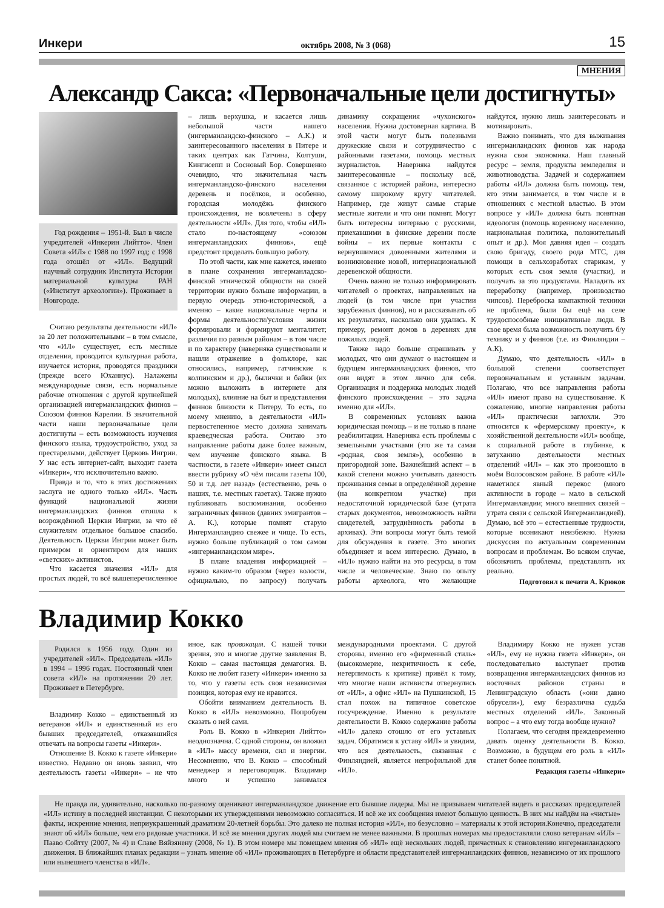Инкери октябрь 2008, № 3 (068) 15
МНЕНИЯ
Александр Сакса: «Первоначальные цели достигнуты»
Год рождения – 1951-й. Был в числе учредителей «Инкерин Лийтто». Член Совета «ИЛ» с 1988 по 1997 год; с 1998 года отошёл от «ИЛ». Ведущий научный сотрудник Института Истории материальной культуры РАН («Институт археологии»). Проживает в Новгороде.
Считаю результаты деятельности «ИЛ» за 20 лет положительными – в том смысле, что «ИЛ» существует, есть местные отделения, проводится культурная работа, изучается история, проводятся праздники (прежде всего Юханнус). Налажены международные связи, есть нормальные рабочие отношения с другой крупнейшей организацией ингерманландских финнов – Союзом финнов Карелии. В значительной части наши первоначальные цели достигнуты – есть возможность изучения финского языка, трудоустройство, уход за престарелыми, действует Церковь Ингрии. У нас есть интернет-сайт, выходит газета «Инкери», что исключительно важно.
Правда и то, что в этих достижениях заслуга не одного только «ИЛ». Часть функций национальной жизни ингерманландских финнов отошла к возрождённой Церкви Ингрии, за что её служителям отдельное большое спасибо. Деятельность Церкви Ингрии может быть примером и ориентиром для наших «светских» активистов.
Что касается значения «ИЛ» для простых людей, то всё вышеперечисленное – лишь верхушка, и касается лишь небольшой части нашего (ингерманландско-финского – А.К.) и заинтересованного населения в Питере и таких центрах как Гатчина, Колтуши, Кингисепп и Сосновый Бор. Совершенно очевидно, что значительная часть ингерманландско-финского населения деревень и посёлков, и особенно, городская молодёжь финского происхождения, не вовлечены в сферу деятельности «ИЛ». Для того, чтобы «ИЛ» стало по-настоящему «союзом ингерманландских финнов», ещё предстоит проделать большую работу.
По этой части, как мне кажется, именно в плане сохранения ингерманладско-финской этнической общности на своей территории нужно больше информации, в первую очередь этно-исторической, а именно – какие национальные черты и формы деятельности/условия жизни формировали и формируют менталитет; различия по разным районам – в том числе и по характеру (наверняка существовали и нашли отражение в фольклоре, как относились, например, гатчинские к колпинским и др.), былички и байки (их можно выложить в интернете для молодых), влияние на быт и представления финнов близости к Питеру. То есть, по моему мнению, в деятельности «ИЛ» первостепенное место должна занимать краеведческая работа. Считаю это направление работы даже более важным, чем изучение финского языка. В частности, в газете «Инкери» имеет смысл ввести рубрику «О чём писали газеты 100, 50 и т.д. лет назад» (естественно, речь о наших, т.е. местных газетах). Также нужно публиковать воспоминания, особенно заграничных финнов (давних эмигрантов – А. К.), которые помнят старую Ингерманландию свежее и чище. То есть, нужно больше публикаций о том самом «ингерманландском мире».
В плане владения информацией – нужно каким-то образом (через волости, официально, по запросу) получать динамику сокращения «чухонского» населения. Нужна достоверная картина. В этой части могут быть полезными дружеские связи и сотрудничество с районными газетами, помощь местных журналистов. Наверняка найдутся заинтересованные – поскольку всё, связанное с историей района, интересно самому широкому кругу читателей. Например, где живут самые старые местные жители и что они помнят. Могут быть интересны интервью с русскими, приехавшими в финские деревни после войны – их первые контакты с вернувшимися довоенными жителями и возникновение новой, интернациональной деревенской общности.
Очень важно не только информировать читателей о проектах, направленных на людей (в том числе при участии зарубежных финнов), но и рассказывать об их результатах, насколько они удались. К примеру, ремонт домов в деревнях для пожилых людей.
Также надо больше спрашивать у молодых, что они думают о настоящем и будущем ингерманландских финнов, что они видят в этом лично для себя. Организация и поддержка молодых людей финского происхождения – это задача именно для «ИЛ».
В современных условиях важна юридическая помощь – и не только в плане реабилитации. Наверняка есть проблемы с земельными участками (это же та самая «родная, своя земля»), особенно в пригородной зоне. Важнейший аспект – в какой степени можно учитывать давность проживания семьи в определённой деревне (на конкретном участке) при недостаточной юридической базе (утрата старых документов, невозможность найти свидетелей, затруднённость работы в архивах). Эти вопросы могут быть темой для обсуждения в газете. Это многих объединяет и всем интересно. Думаю, в «ИЛ» нужно найти на это ресурсы, в том числе и человеческие. Знаю по опыту работы археолога, что желающие найдутся, нужно лишь заинтересовать и мотивировать.
Важно понимать, что для выживания ингерманландских финнов как народа нужна своя экономика. Наш главный ресурс – земля, продукты земледелия и животноводства. Задачей и содержанием работы «ИЛ» должна быть помощь тем, кто этим занимается, в том числе и в отношениях с местной властью. В этом вопросе у «ИЛ» должна быть понятная идеология (помощь коренному населению, национальная политика, положительный опыт и др.). Моя давняя идея – создать свою бригаду, своего рода МТС, для помощи в сельхозработах старикам, у которых есть своя земля (участки), и получать за это продуктами. Наладить их переработку (например, производство чипсов). Переброска компактной техники не проблема, были бы ещё на селе трудоспособные инициативные люди. В свое время была возможность получить б/у технику и у финнов (т.е. из Финляндии – А.К).
Думаю, что деятельность «ИЛ» в большой степени соответствует первоначальным и уставным задачам. Полагаю, что все направления работы «ИЛ» имеют право на существование. К сожалению, многие направления работы «ИЛ» практически заглохли. Это относится к «фермерскому проекту», к хозяйственной деятельности «ИЛ» вообще, к социальной работе в глубинке, к затуханию деятельности местных отделений «ИЛ» – как это произошло в моём Волосовском районе. В работе «ИЛ» наметился явный перекос (много активности в городе – мало в сельской Ингерманландии; много внешних связей – утрата связи с сельской Ингерманландией). Думаю, всё это – естественные трудности, которые возникают неизбежно. Нужна дискуссия по актуальным современным вопросам и проблемам. Во всяком случае, обозначить проблемы, представлять их реально.
Подготовил к печати А. Крюков
Владимир Кокко
Родился в 1956 году. Один из учредителей «ИЛ». Председатель «ИЛ» в 1994 – 1996 годах. Постоянный член совета «ИЛ» на протяжении 20 лет. Проживает в Петербурге.
Владимир Кокко – единственный из ветеранов «ИЛ» и единственный из его бывших председателей, отказавшийся отвечать на вопросы газеты «Инкери».
Отношение В. Кокко к газете «Инкери» известно. Недавно он вновь заявил, что деятельность газеты «Инкери» – не что иное, как провокация. С нашей точки зрения, это и многие другие заявления В. Кокко – самая настоящая демагогия. В. Кокко не любит газету «Инкери» именно за то, что у газеты есть своя независимая позиция, которая ему не нравится.
Обойти вниманием деятельность В. Кокко в «ИЛ» невозможно. Попробуем сказать о ней сами.
Роль В. Кокко в «Инкерин Лийтто» неоднозначна. С одной стороны, он вложил в «ИЛ» массу времени, сил и энергии. Несомненно, что В. Кокко – способный менеджер и переговорщик. Владимир много и успешно занимался международными проектами. С другой стороны, именно его «фирменный стиль» (высокомерие, некритичность к себе, нетерпимость к критике) привёл к тому, что многие наши активисты отвернулись от «ИЛ», а офис «ИЛ» на Пушкинской, 15 стал похож на типичное советское госучреждение. Именно в результате деятельности В. Кокко содержание работы «ИЛ» далеко отошло от его уставных задач. Обратимся к уставу «ИЛ» и увидим, что вся деятельность, связанная с Финляндией, является непрофильной для «ИЛ».
Владимиру Кокко не нужен устав «ИЛ», ему не нужна газета «Инкери», он последовательно выступает против возвращения ингерманландских финнов из восточных районов страны в Ленинградскую область («они давно обрусели»), ему безразлична судьба местных отделений «ИЛ». Законный вопрос – а что ему тогда вообще нужно?
Полагаем, что сегодня преждевременно давать оценку деятельности В. Кокко. Возможно, в будущем его роль в «ИЛ» станет более понятной.
Редакция газеты «Инкери»
Не правда ли, удивительно, насколько по-разному оценивают ингерманландское движение его бывшие лидеры. Мы не призываем читателей видеть в рассказах председателей «ИЛ» истину в последней инстанции. С некоторыми их утверждениями невозможно согласиться. И всё же их сообщения имеют большую ценность. В них мы найдём на «чистые» факты, искренние мнения, неприукрашенный драматизм 20-летней борьбы. Это далеко не полная история «ИЛ», но безусловно – материалы к этой истории.Конечно, председатели знают об «ИЛ» больше, чем его рядовые участники. И всё же мнения других людей мы считаем не менее важными. В прошлых номерах мы предоставляли слово ветеранам «ИЛ» – Пааво Сойтту (2007, № 4) и Славе Вяйзянену (2008, № 1). В этом номере мы помещаем мнения об «ИЛ» ещё нескольких людей, причастных к становлению ингерманландского движения. В ближайших планах редакции – узнать мнение об «ИЛ» проживающих в Петербурге и области представителей ингерманландских финнов, независимо от их прошлого или нынешнего членства в «ИЛ».